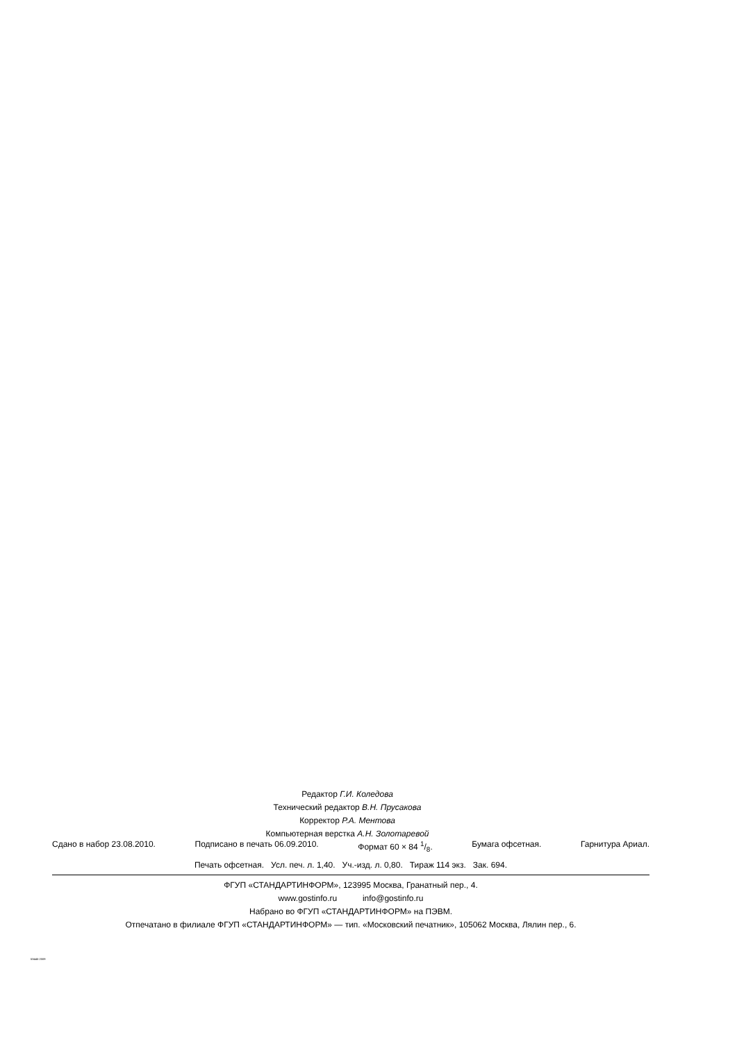Редактор Г.И. Коледова
Технический редактор В.Н. Прусакова
Корректор Р.А. Ментова
Компьютерная верстка А.Н. Золотаревой
Сдано в набор 23.08.2010. Подписано в печать 06.09.2010. Формат 60 × 84 1/8. Бумага офсетная. Гарнитура Ариал.
Печать офсетная. Усл. печ. л. 1,40. Уч.-изд. л. 0,80. Тираж 114 экз. Зак. 694.
ФГУП «СТАНДАРТИНФОРМ», 123995 Москва, Гранатный пер., 4.
www.gostinfo.ru info@gostinfo.ru
Набрано во ФГУП «СТАНДАРТИНФОРМ» на ПЭВМ.
Отпечатано в филиале ФГУП «СТАНДАРТИНФОРМ» — тип. «Московский печатник», 105062 Москва, Лялин пер., 6.
53445-2009